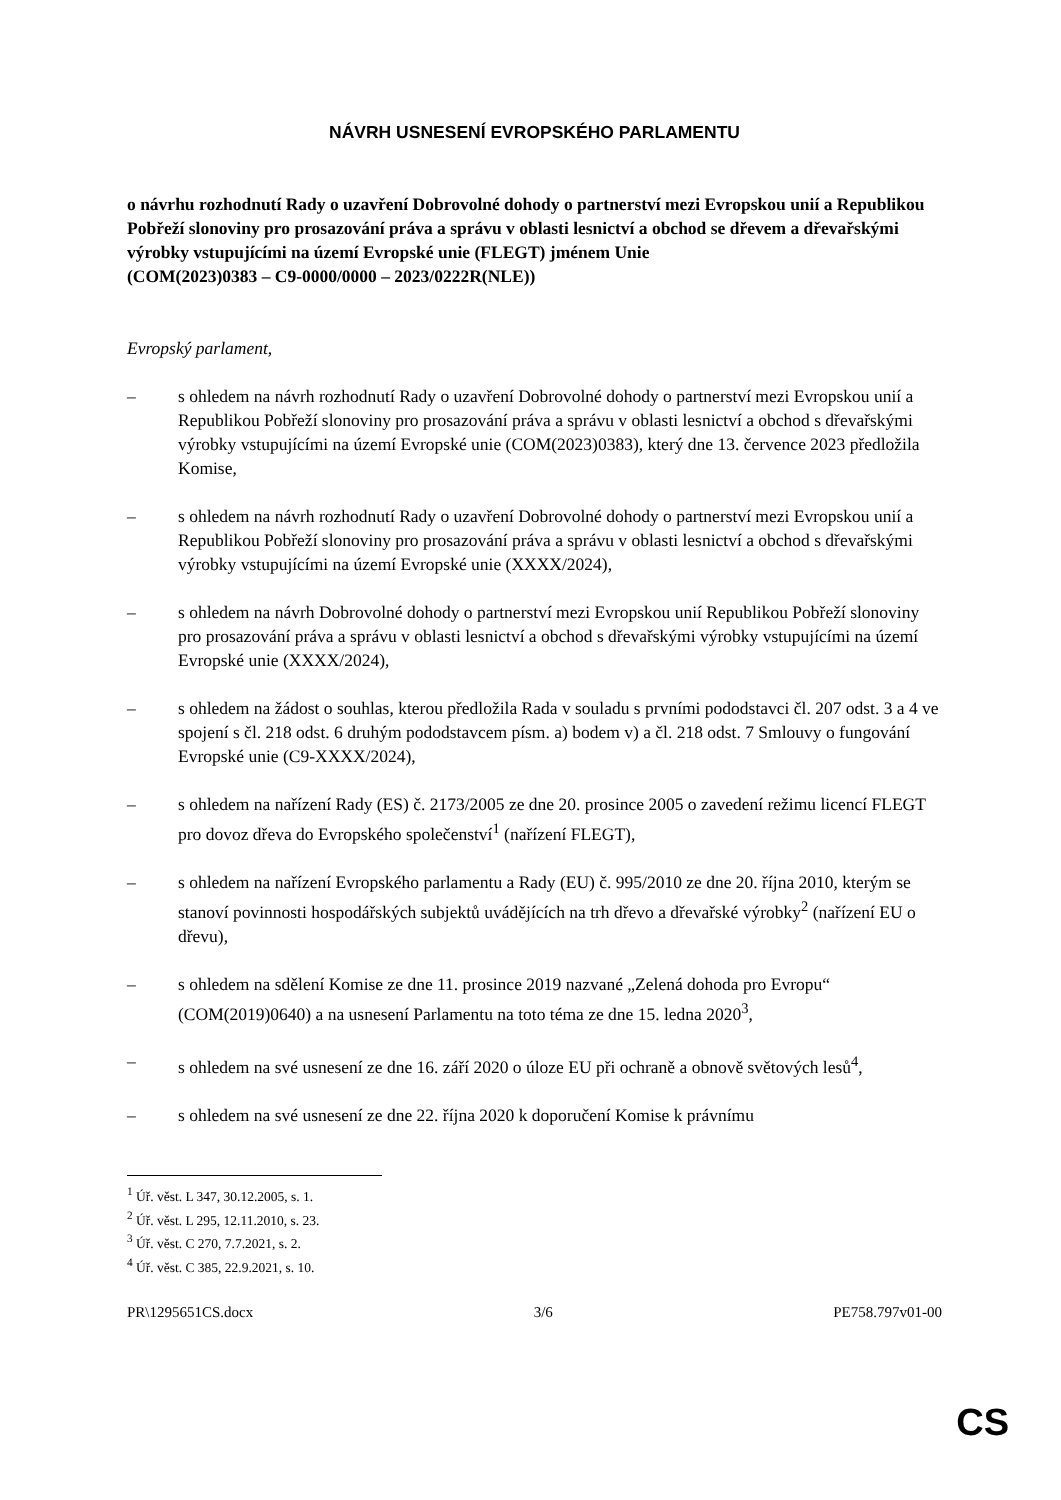NÁVRH USNESENÍ EVROPSKÉHO PARLAMENTU
o návrhu rozhodnutí Rady o uzavření Dobrovolné dohody o partnerství mezi Evropskou unií a Republikou Pobřeží slonoviny pro prosazování práva a správu v oblasti lesnictví a obchod se dřevem a dřevařskými výrobky vstupujícími na území Evropské unie (FLEGT) jménem Unie
(COM(2023)0383 – C9-0000/0000 – 2023/0222R(NLE))
Evropský parlament,
– s ohledem na návrh rozhodnutí Rady o uzavření Dobrovolné dohody o partnerství mezi Evropskou unií a Republikou Pobřeží slonoviny pro prosazování práva a správu v oblasti lesnictví a obchod s dřevařskými výrobky vstupujícími na území Evropské unie (COM(2023)0383), který dne 13. července 2023 předložila Komise,
– s ohledem na návrh rozhodnutí Rady o uzavření Dobrovolné dohody o partnerství mezi Evropskou unií a Republikou Pobřeží slonoviny pro prosazování práva a správu v oblasti lesnictví a obchod s dřevařskými výrobky vstupujícími na území Evropské unie (XXXX/2024),
– s ohledem na návrh Dobrovolné dohody o partnerství mezi Evropskou unií Republikou Pobřeží slonoviny pro prosazování práva a správu v oblasti lesnictví a obchod s dřevařskými výrobky vstupujícími na území Evropské unie (XXXX/2024),
– s ohledem na žádost o souhlas, kterou předložila Rada v souladu s prvními pododstavci čl. 207 odst. 3 a 4 ve spojení s čl. 218 odst. 6 druhým pododstavcem písm. a) bodem v) a čl. 218 odst. 7 Smlouvy o fungování Evropské unie (C9-XXXX/2024),
– s ohledem na nařízení Rady (ES) č. 2173/2005 ze dne 20. prosince 2005 o zavedení režimu licencí FLEGT pro dovoz dřeva do Evropského společenství<sup>1</sup> (nařízení FLEGT),
– s ohledem na nařízení Evropského parlamentu a Rady (EU) č. 995/2010 ze dne 20. října 2010, kterým se stanoví povinnosti hospodářských subjektů uvádějících na trh dřevo a dřevařské výrobky<sup>2</sup> (nařízení EU o dřevu),
– s ohledem na sdělení Komise ze dne 11. prosince 2019 nazvané „Zelená dohoda pro Evropu“ (COM(2019)0640) a na usnesení Parlamentu na toto téma ze dne 15. ledna 2020<sup>3</sup>,
– s ohledem na své usnesení ze dne 16. září 2020 o úloze EU při ochraně a obnově světových lesů<sup>4</sup>,
– s ohledem na své usnesení ze dne 22. října 2020 k doporučení Komise k právnímu
<sup>1</sup> Úř. věst. L 347, 30.12.2005, s. 1.
<sup>2</sup> Úř. věst. L 295, 12.11.2010, s. 23.
<sup>3</sup> Úř. věst. C 270, 7.7.2021, s. 2.
<sup>4</sup> Úř. věst. C 385, 22.9.2021, s. 10.
PR\1295651CS.docx 3/6 PE758.797v01-00
CS